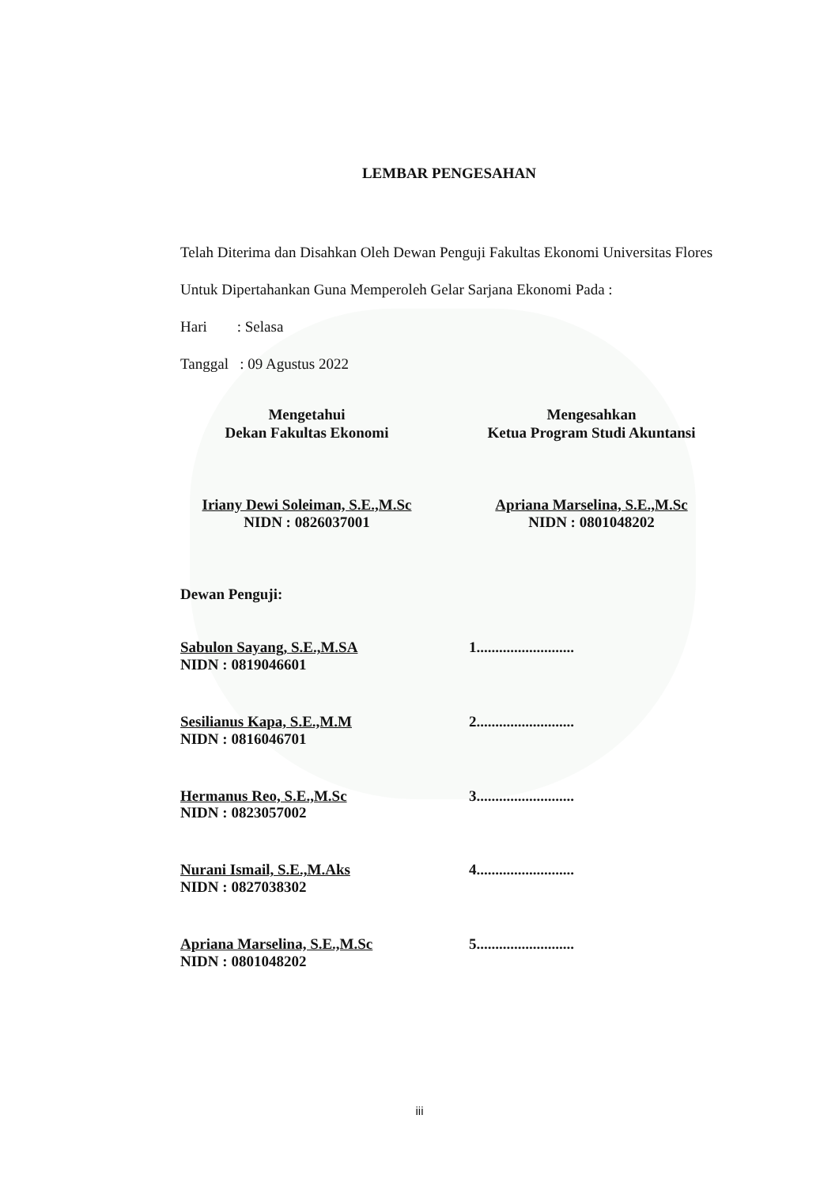LEMBAR PENGESAHAN
Telah Diterima dan Disahkan Oleh Dewan Penguji Fakultas Ekonomi Universitas Flores Untuk Dipertahankan Guna Memperoleh Gelar Sarjana Ekonomi Pada :
Hari : Selasa
Tanggal : 09 Agustus 2022
Mengetahui
Dekan Fakultas Ekonomi
Iriany Dewi Soleiman, S.E.,M.Sc
NIDN : 0826037001
Mengesahkan
Ketua Program Studi Akuntansi
Apriana Marselina, S.E.,M.Sc
NIDN : 0801048202
Dewan Penguji:
Sabulon Sayang, S.E.,M.SA
NIDN : 0819046601
1..........................
Sesilianus Kapa, S.E.,M.M
NIDN : 0816046701
2..........................
Hermanus Reo, S.E.,M.Sc
NIDN : 0823057002
3..........................
Nurani Ismail, S.E.,M.Aks
NIDN : 0827038302
4..........................
Apriana Marselina, S.E.,M.Sc
NIDN : 0801048202
5..........................
iii